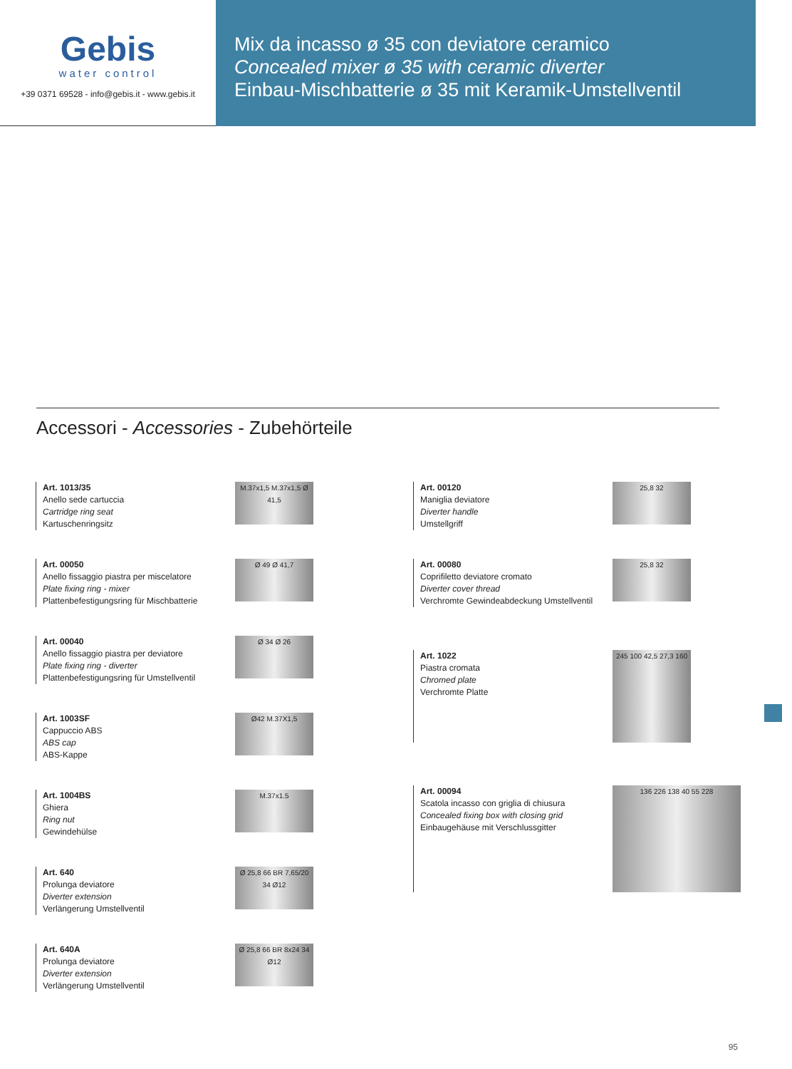Gebis
water control
+39 0371 69528 - info@gebis.it - www.gebis.it
Mix da incasso ø 35 con deviatore ceramico
Concealed mixer ø 35 with ceramic diverter
Einbau-Mischbatterie ø 35 mit Keramik-Umstellventil
Accessori - Accessories - Zubehörteile
Art. 1013/35
Anello sede cartuccia
Cartridge ring seat
Kartuschenringsitz
M.37x1,5 M.37x1,5 Ø 41,5
Art. 00050
Anello fissaggio piastra per miscelatore
Plate fixing ring - mixer
Plattenbefestigungsring für Mischbatterie
Ø 49 Ø 41,7
Art. 00040
Anello fissaggio piastra per deviatore
Plate fixing ring - diverter
Plattenbefestigungsring für Umstellventil
Ø 34 Ø 26
Art. 1003SF
Cappuccio ABS
ABS cap
ABS-Kappe
Ø42 M.37X1,5
Art. 1004BS
Ghiera
Ring nut
Gewindehülse
M.37x1.5
Art. 640
Prolunga deviatore
Diverter extension
Verlängerung Umstellventil
Ø 25,8 66 BR 7,65/20 34 Ø12
Art. 640A
Prolunga deviatore
Diverter extension
Verlängerung Umstellventil
Ø 25,8 66 BR 8x24 34 Ø12
Art. 00120
Maniglia deviatore
Diverter handle
Umstellgriff
25,8 32
Art. 00080
Coprifiletto deviatore cromato
Diverter cover thread
Verchromte Gewindeabdeckung Umstellventil
25,8 32
Art. 1022
Piastra cromata
Chromed plate
Verchromte Platte
245 100 42,5 27,3 160
Art. 00094
Scatola incasso con griglia di chiusura
Concealed fixing box with closing grid
Einbaugehäuse mit Verschlussgitter
136 226 138 40 55 228
95